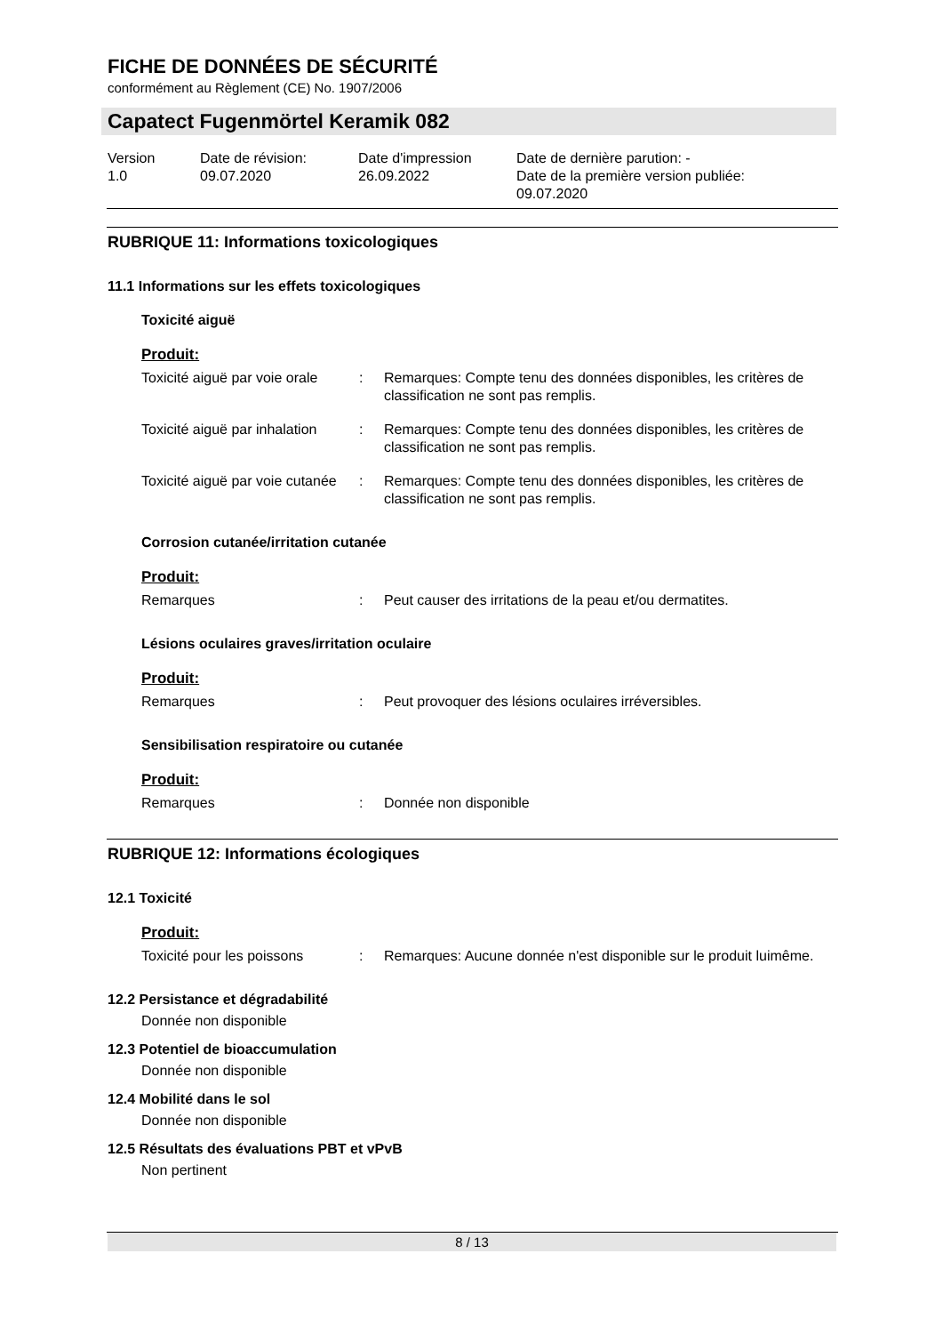FICHE DE DONNÉES DE SÉCURITÉ
conformément au Règlement (CE) No. 1907/2006
Capatect Fugenmörtel Keramik 082
Version
1.0
Date de révision:
09.07.2020
Date d'impression
26.09.2022
Date de dernière parution: -
Date de la première version publiée:
09.07.2020
RUBRIQUE 11: Informations toxicologiques
11.1 Informations sur les effets toxicologiques
Toxicité aiguë
Produit:
Toxicité aiguë par voie orale
: Remarques: Compte tenu des données disponibles, les critères de classification ne sont pas remplis.
Toxicité aiguë par inhalation
: Remarques: Compte tenu des données disponibles, les critères de classification ne sont pas remplis.
Toxicité aiguë par voie cutanée
: Remarques: Compte tenu des données disponibles, les critères de classification ne sont pas remplis.
Corrosion cutanée/irritation cutanée
Produit:
Remarques : Peut causer des irritations de la peau et/ou dermatites.
Lésions oculaires graves/irritation oculaire
Produit:
Remarques : Peut provoquer des lésions oculaires irréversibles.
Sensibilisation respiratoire ou cutanée
Produit:
Remarques : Donnée non disponible
RUBRIQUE 12: Informations écologiques
12.1 Toxicité
Produit:
Toxicité pour les poissons
: Remarques: Aucune donnée n'est disponible sur le produit luimême.
12.2 Persistance et dégradabilité
Donnée non disponible
12.3 Potentiel de bioaccumulation
Donnée non disponible
12.4 Mobilité dans le sol
Donnée non disponible
12.5 Résultats des évaluations PBT et vPvB
Non pertinent
8 / 13